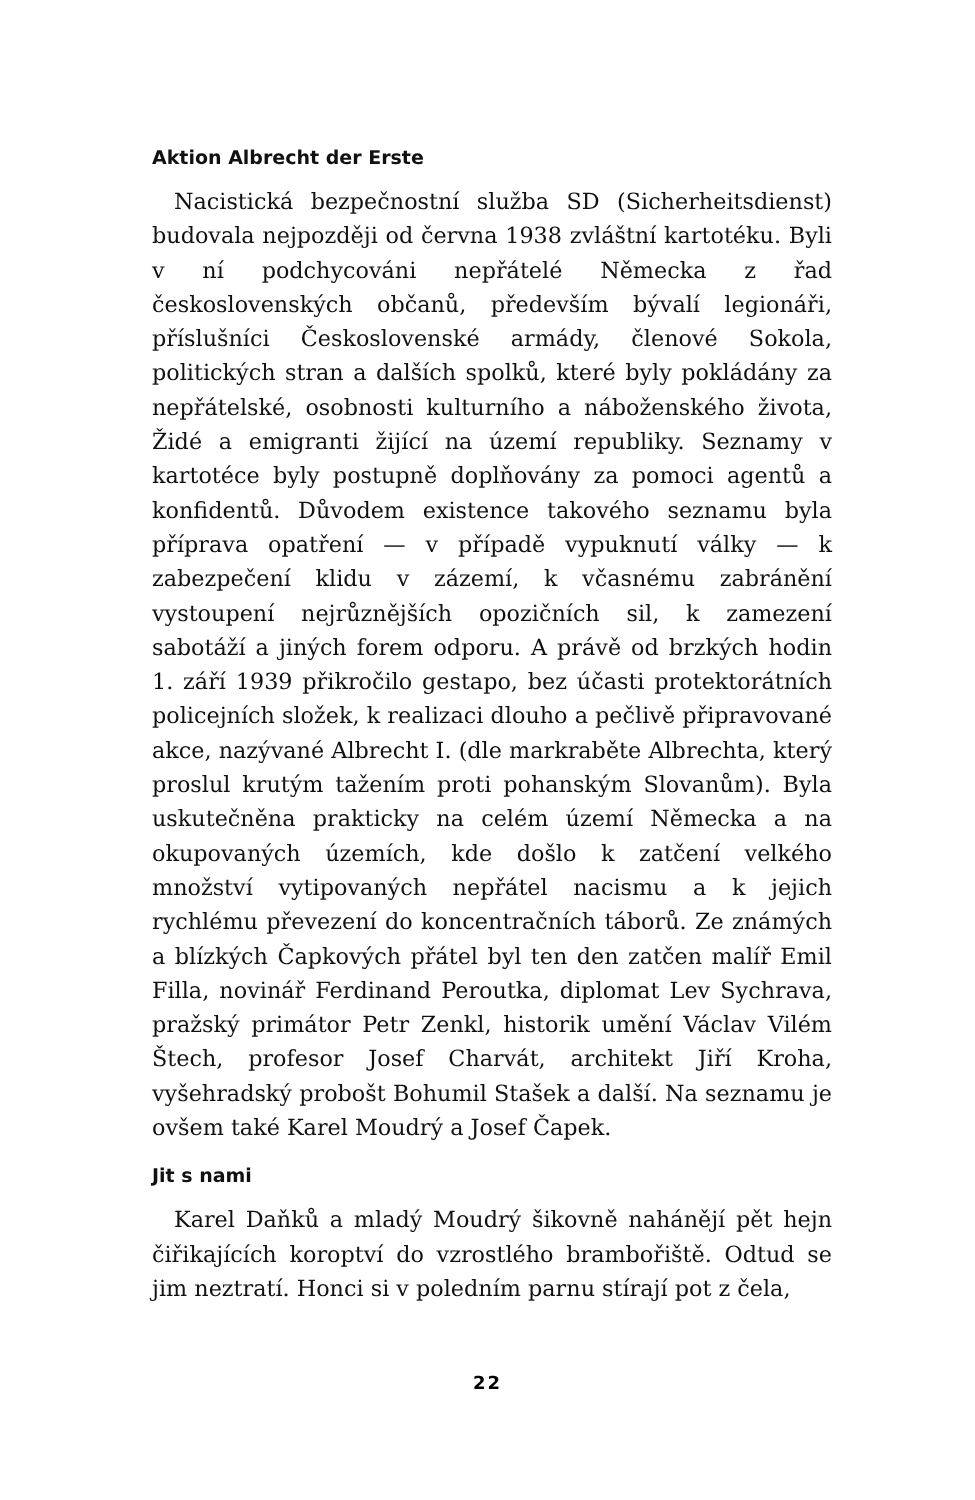Aktion Albrecht der Erste
Nacistická bezpečnostní služba SD (Sicherheitsdienst) budovala nejpozději od června 1938 zvláštní kartotéku. Byli v ní podchycováni nepřátelé Německa z řad československých občanů, především bývalí legionáři, příslušníci Československé armády, členové Sokola, politických stran a dalších spolků, které byly pokládány za nepřátelské, osobnosti kulturního a náboženského života, Židé a emigranti žijící na území republiky. Seznamy v kartotéce byly postupně doplňovány za pomoci agentů a konfidentů. Důvodem existence takového seznamu byla příprava opatření — v případě vypuknutí války — k zabezpečení klidu v zázemí, k včasnému zabránění vystoupení nejrůznějších opozičních sil, k zamezení sabotáží a jiných forem odporu. A právě od brzkých hodin 1. září 1939 přikročilo gestapo, bez účasti protektorátních policejních složek, k realizaci dlouho a pečlivě připravované akce, nazývané Albrecht I. (dle markraběte Albrechta, který proslul krutým tažením proti pohanským Slovanům). Byla uskutečněna prakticky na celém území Německa a na okupovaných územích, kde došlo k zatčení velkého množství vytipovaných nepřátel nacismu a k jejich rychlému převezení do koncentračních táborů. Ze známých a blízkých Čapkových přátel byl ten den zatčen malíř Emil Filla, novinář Ferdinand Peroutka, diplomat Lev Sychrava, pražský primátor Petr Zenkl, historik umění Václav Vilém Štech, profesor Josef Charvát, architekt Jiří Kroha, vyšehradský probošt Bohumil Stašek a další. Na seznamu je ovšem také Karel Moudrý a Josef Čapek.
Jit s nami
Karel Daňků a mladý Moudrý šikovně nahánějí pět hejn čiřikajících koroptví do vzrostlého brambořiště. Odtud se jim neztratí. Honci si v poledním parnu stírají pot z čela,
22